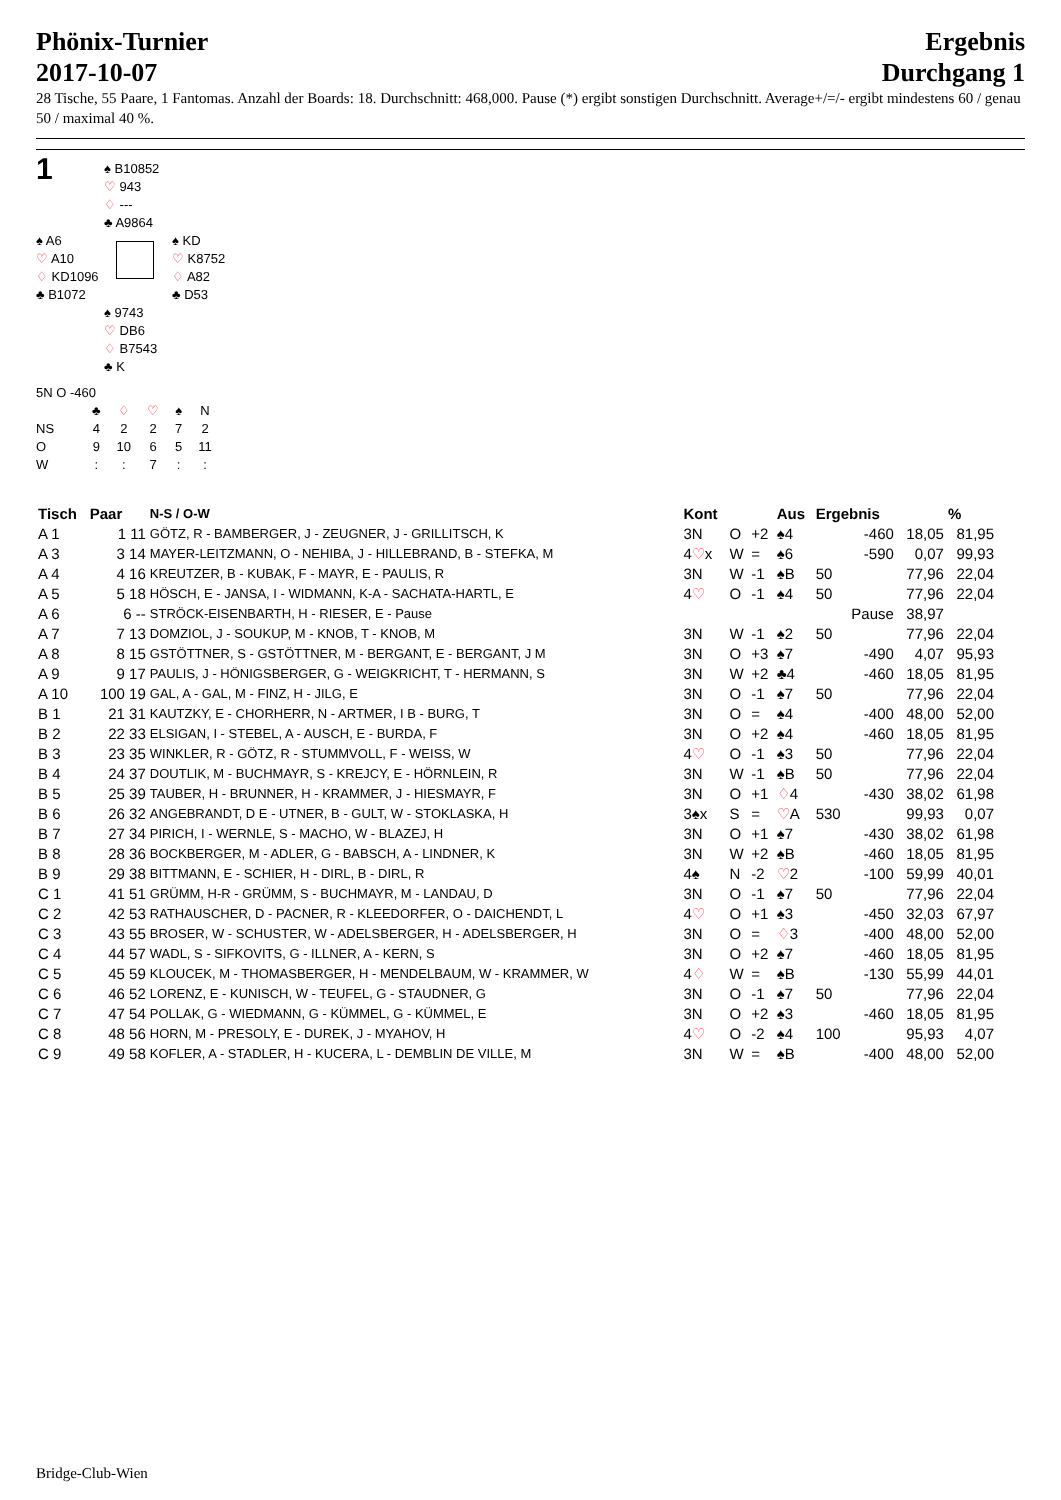Phönix-Turnier
2017-10-07
Ergebnis
Durchgang 1
28 Tische, 55 Paare, 1 Fantomas. Anzahl der Boards: 18. Durchschnitt: 468,000. Pause (*) ergibt sonstigen Durchschnitt. Average+/=/- ergibt mindestens 60 / genau 50 / maximal 40 %.
1
♠ B10852
♡ 943
♢ ---
♣ A9864
♠ A6
♡ A10
♢ KD1096
♣ B1072
♠ KD
♡ K8752
♢ A82
♣ D53
♠ 9743
♡ DB6
♢ B7543
♣ K
5N O -460
| | ♣ | ♢ | ♡ | ♠ | N |
| NS | 4 | 2 | 2 | 7 | 2 |
| O | 9 | 10 | 6 | 5 | 11 |
| W | : | : | 7 | : | : |
| Tisch | Paar | N-S / O-W | Kont | | | Aus | Ergebnis | | % |
| --- | --- | --- | --- | --- | --- | --- | --- | --- | --- |
| A 1 | 1 11 | GÖTZ, R - BAMBERGER, J - ZEUGNER, J - GRILLITSCH, K | 3N | O | +2 | ♠4 | -460 | 18,05 | 81,95 |
| A 3 | 3 14 | MAYER-LEITZMANN, O - NEHIBA, J - HILLEBRAND, B - STEFKA, M | 4 ♡ x | W | = | ♠6 | -590 | 0,07 | 99,93 |
| A 4 | 4 16 | KREUTZER, B - KUBAK, F - MAYR, E - PAULIS, R | 3N | W | -1 | ♠B | 50 | 77,96 | 22,04 |
| A 5 | 5 18 | HÖSCH, E - JANSA, I - WIDMANN, K-A - SACHATA-HARTL, E | 4 ♡ | O | -1 | ♠4 | 50 | 77,96 | 22,04 |
| A 6 | 6 -- | STRÖCK-EISENBARTH, H - RIESER, E - Pause | | | | | Pause | 38,97 | |
| A 7 | 7 13 | DOMZIOL, J - SOUKUP, M - KNOB, T - KNOB, M | 3N | W | -1 | ♠2 | 50 | 77,96 | 22,04 |
| A 8 | 8 15 | GSTÖTTNER, S - GSTÖTTNER, M - BERGANT, E - BERGANT, J M | 3N | O | +3 | ♠7 | -490 | 4,07 | 95,93 |
| A 9 | 9 17 | PAULIS, J - HÖNIGSBERGER, G - WEIGKRICHT, T - HERMANN, S | 3N | W | +2 | ♣4 | -460 | 18,05 | 81,95 |
| A 10 | 100 19 | GAL, A - GAL, M - FINZ, H - JILG, E | 3N | O | -1 | ♠7 | 50 | 77,96 | 22,04 |
| B 1 | 21 31 | KAUTZKY, E - CHORHERR, N - ARTMER, I B - BURG, T | 3N | O | = | ♠4 | -400 | 48,00 | 52,00 |
| B 2 | 22 33 | ELSIGAN, I - STEBEL, A - AUSCH, E - BURDA, F | 3N | O | +2 | ♠4 | -460 | 18,05 | 81,95 |
| B 3 | 23 35 | WINKLER, R - GÖTZ, R - STUMMVOLL, F - WEISS, W | 4 ♡ | O | -1 | ♠3 | 50 | 77,96 | 22,04 |
| B 4 | 24 37 | DOUTLIK, M - BUCHMAYR, S - KREJCY, E - HÖRNLEIN, R | 3N | W | -1 | ♠B | 50 | 77,96 | 22,04 |
| B 5 | 25 39 | TAUBER, H - BRUNNER, H - KRAMMER, J - HIESMAYR, F | 3N | O | +1 | ♢ 4 | -430 | 38,02 | 61,98 |
| B 6 | 26 32 | ANGEBRANDT, D E - UTNER, B - GULT, W - STOKLASKA, H | 3♠x | S | = | ♡ A | 530 | 99,93 | 0,07 |
| B 7 | 27 34 | PIRICH, I - WERNLE, S - MACHO, W - BLAZEJ, H | 3N | O | +1 | ♠7 | -430 | 38,02 | 61,98 |
| B 8 | 28 36 | BOCKBERGER, M - ADLER, G - BABSCH, A - LINDNER, K | 3N | W | +2 | ♠B | -460 | 18,05 | 81,95 |
| B 9 | 29 38 | BITTMANN, E - SCHIER, H - DIRL, B - DIRL, R | 4♠ | N | -2 | ♡ 2 | -100 | 59,99 | 40,01 |
| C 1 | 41 51 | GRÜMM, H-R - GRÜMM, S - BUCHMAYR, M - LANDAU, D | 3N | O | -1 | ♠7 | 50 | 77,96 | 22,04 |
| C 2 | 42 53 | RATHAUSCHER, D - PACNER, R - KLEEDORFER, O - DAICHENDT, L | 4 ♡ | O | +1 | ♠3 | -450 | 32,03 | 67,97 |
| C 3 | 43 55 | BROSER, W - SCHUSTER, W - ADELSBERGER, H - ADELSBERGER, H | 3N | O | = | ♢ 3 | -400 | 48,00 | 52,00 |
| C 4 | 44 57 | WADL, S - SIFKOVITS, G - ILLNER, A - KERN, S | 3N | O | +2 | ♠7 | -460 | 18,05 | 81,95 |
| C 5 | 45 59 | KLOUCEK, M - THOMASBERGER, H - MENDELBAUM, W - KRAMMER, W | 4 ♢ | W | = | ♠B | -130 | 55,99 | 44,01 |
| C 6 | 46 52 | LORENZ, E - KUNISCH, W - TEUFEL, G - STAUDNER, G | 3N | O | -1 | ♠7 | 50 | 77,96 | 22,04 |
| C 7 | 47 54 | POLLAK, G - WIEDMANN, G - KÜMMEL, G - KÜMMEL, E | 3N | O | +2 | ♠3 | -460 | 18,05 | 81,95 |
| C 8 | 48 56 | HORN, M - PRESOLY, E - DUREK, J - MYAHOV, H | 4 ♡ | O | -2 | ♠4 | 100 | 95,93 | 4,07 |
| C 9 | 49 58 | KOFLER, A - STADLER, H - KUCERA, L - DEMBLIN DE VILLE, M | 3N | W | = | ♠B | -400 | 48,00 | 52,00 |
Bridge-Club-Wien